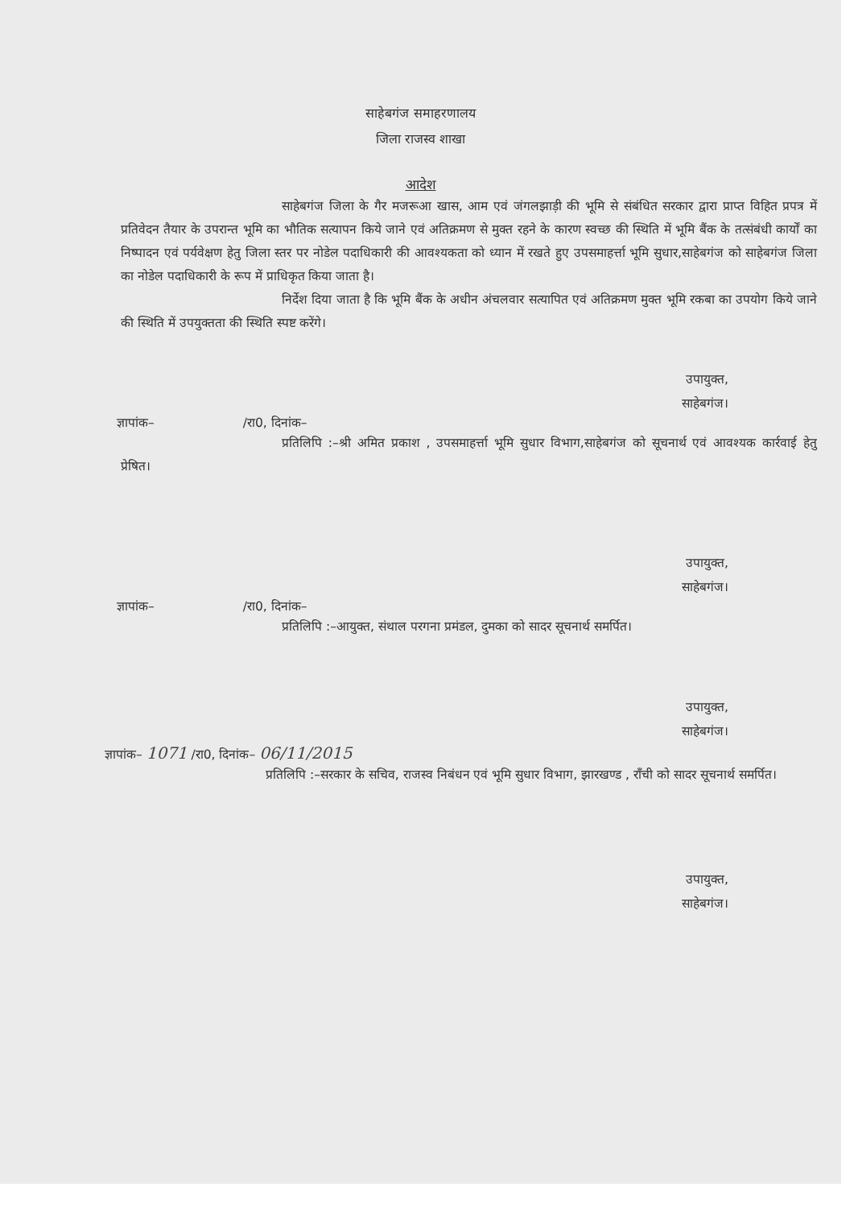साहेबगंज समाहरणालय
जिला राजस्व शाखा
आदेश
साहेबगंज जिला के गैर मजरूआ खास, आम एवं जंगलझाड़ी की भूमि से संबंधित सरकार द्वारा प्राप्त विहित प्रपत्र में प्रतिवेदन तैयार के उपरान्त भूमि का भौतिक सत्यापन किये जाने एवं अतिक्रमण से मुक्त रहने के कारण स्वच्छ की स्थिति में भूमि बैंक के तत्संबंधी कार्यों का निष्पादन एवं पर्यवेक्षण हेतु जिला स्तर पर नोडेल पदाधिकारी की आवश्यकता को ध्यान में रखते हुए उपसमाहर्त्ता भूमि सुधार,साहेबगंज को साहेबगंज जिला का नोडेल पदाधिकारी के रूप में प्राधिकृत किया जाता है।
निर्देश दिया जाता है कि भूमि बैंक के अधीन अंचलवार सत्यापित एवं अतिक्रमण मुक्त भूमि रकबा का उपयोग किये जाने की स्थिति में उपयुक्तता की स्थिति स्पष्ट करेंगे।
उपायुक्त,
साहेबगंज।
ज्ञापांक– /रा0, दिनांक–
प्रतिलिपि :–श्री अमित प्रकाश , उपसमाहर्त्ता भूमि सुधार विभाग,साहेबगंज को सूचनार्थ एवं आवश्यक कार्रवाई हेतु प्रेषित।
उपायुक्त,
साहेबगंज।
ज्ञापांक– /रा0, दिनांक–
प्रतिलिपि :–आयुक्त, संथाल परगना प्रमंडल, दुमका को सादर सूचनार्थ समर्पित।
उपायुक्त,
साहेबगंज।
ज्ञापांक– 1071 /रा0, दिनांक– 06/11/2015
प्रतिलिपि :–सरकार के सचिव, राजस्व निबंधन एवं भूमि सुधार विभाग, झारखण्ड , राँची को सादर सूचनार्थ समर्पित।
उपायुक्त,
साहेबगंज।